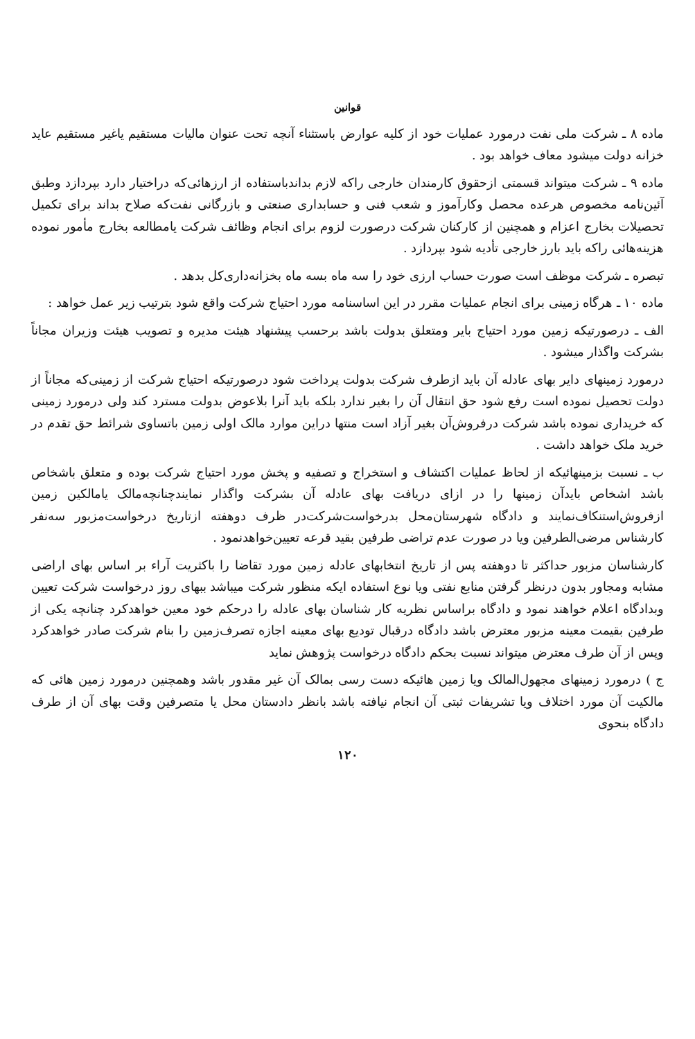قوانین
ماده ۸ ـ شرکت ملی نفت درمورد عملیات خود از کلیه عوارض باستثناء آنچه تحت عنوان مالیات مستقیم یاغیر مستقیم عاید خزانه دولت میشود معاف خواهد بود .
ماده ۹ ـ شرکت میتواند قسمتی ازحقوق کارمندان خارجی راکه لازم بداندباستفاده از ارزهائی‌که دراختیار دارد بپردازد وطبق آئین‌نامه مخصوص هرعده محصل وکارآموز و شعب فنی و حسابداری صنعتی و بازرگانی نفت‌که صلاح بداند برای تکمیل تحصیلات بخارج اعزام و همچنین از کارکنان شرکت درصورت لزوم برای انجام وظائف شرکت یامطالعه بخارج مأمور نموده هزینه‌هائی راکه باید بارز خارجی تأدیه شود بپردازد .
تبصره ـ شرکت موظف است صورت حساب ارزی خود را سه ماه بسه ماه بخزانه‌داری‌کل بدهد .
ماده ۱۰ ـ هرگاه زمینی برای انجام عملیات مقرر در این اساسنامه مورد احتیاج شرکت واقع شود بترتیب زیر عمل خواهد :
الف ـ درصورتیکه زمین مورد احتیاج بایر ومتعلق بدولت باشد برحسب پیشنهاد هیئت مدیره و تصویب هیئت وزیران مجاناً بشرکت واگذار میشود .
درمورد زمینهای دایر بهای عادله آن باید ازطرف شرکت بدولت پرداخت شود درصورتیکه احتیاج شرکت از زمینی‌که مجاناً از دولت تحصیل نموده است رفع شود حق انتقال آن را بغیر ندارد بلکه باید آنرا بلاعوض بدولت مسترد کند ولی درمورد زمینی که خریداری نموده باشد شرکت درفروش‌آن بغیر آزاد است منتها دراین موارد مالک اولی زمین باتساوی شرائط حق تقدم در خرید ملک خواهد داشت .
ب ـ نسبت بزمینهائیکه از لحاظ عملیات اکتشاف و استخراج و تصفیه و پخش مورد احتیاج شرکت بوده و متعلق باشخاص باشد اشخاص بایدآن زمینها را در ازای دریافت بهای عادله آن بشرکت واگذار نمایندچنانچه‌مالک یامالکین زمین ازفروش‌استنکاف‌نمایند و دادگاه شهرستان‌محل بدرخواست‌شرکت‌در ظرف دوهفته ازتاریخ درخواست‌مزبور سه‌نفر کارشناس مرضی‌الطرفین ویا در صورت عدم تراضی طرفین بقید قرعه تعیین‌خواهدنمود .
کارشناسان مزبور حداکثر تا دوهفته پس از تاریخ انتخابهای عادله زمین مورد تقاضا را باکثریت آراء بر اساس بهای اراضی مشابه ومجاور بدون درنظر گرفتن منابع نفتی ویا نوع استفاده ایکه منظور شرکت میباشد ببهای روز درخواست شرکت تعیین وبدادگاه اعلام خواهند نمود و دادگاه براساس نظریه کار شناسان بهای عادله را درحکم خود معین خواهدکرد چنانچه یکی از طرفین بقیمت معینه مزبور معترض باشد دادگاه درقبال تودیع بهای معینه اجازه تصرف‌زمین را بنام شرکت صادر خواهدکرد وپس از آن طرف معترض میتواند نسبت بحکم دادگاه درخواست پژوهش نماید
ج ) درمورد زمینهای مجهول‌المالک ویا زمین هائیکه دست رسی بمالک آن غیر مقدور باشد وهمچنین درمورد زمین هائی که مالکیت آن مورد اختلاف ویا تشریفات ثبتی آن انجام نیافته باشد بانظر دادستان محل یا متصرفین وقت بهای آن از طرف دادگاه بنحوی
۱۲۰